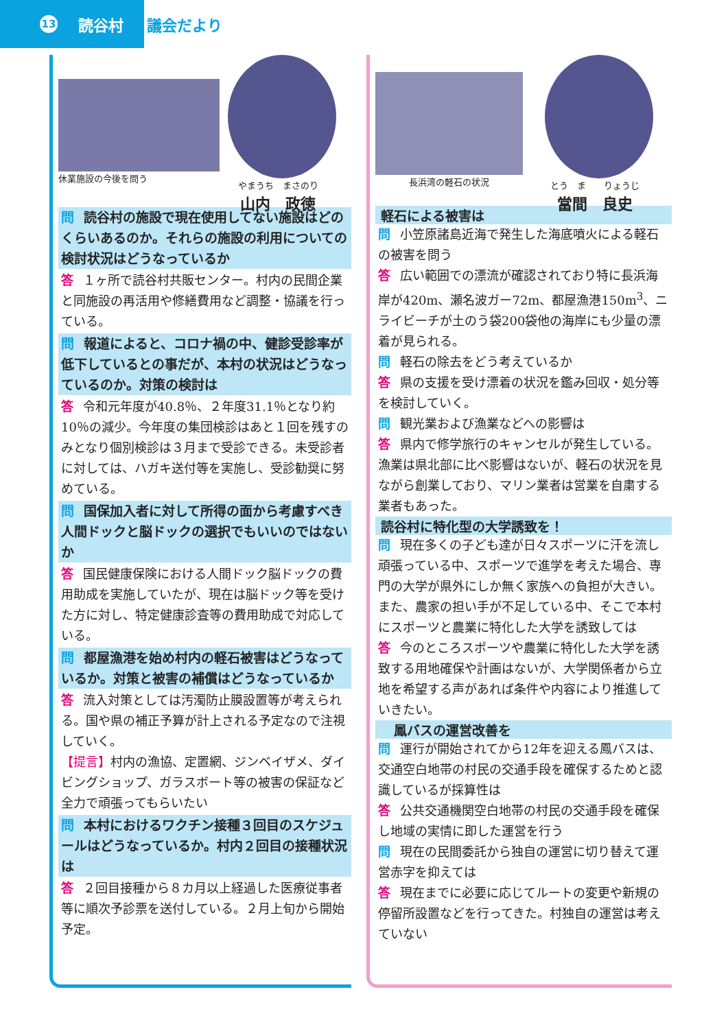13 読谷村
議会だより
休業施設の今後を問う やまうち　まさのり
山内　政徳
問 読谷村の施設で現在使用してない施設はどのくらいあるのか。それらの施設の利用についての検討状況はどうなっているか
答 １ヶ所で読谷村共販センター。村内の民間企業と同施設の再活用や修繕費用など調整・協議を行っている。
問 報道によると、コロナ禍の中、健診受診率が低下しているとの事だが、本村の状況はどうなっているのか。対策の検討は
答 令和元年度が40.8％、２年度31.1％となり約10％の減少。今年度の集団検診はあと１回を残すのみとなり個別検診は３月まで受診できる。未受診者に対しては、ハガキ送付等を実施し、受診勧奨に努めている。
問 国保加入者に対して所得の面から考慮すべき人間ドックと脳ドックの選択でもいいのではないか
答 国民健康保険における人間ドック脳ドックの費用助成を実施していたが、現在は脳ドック等を受けた方に対し、特定健康診査等の費用助成で対応している。
問 都屋漁港を始め村内の軽石被害はどうなっているか。対策と被害の補償はどうなっているか
答 流入対策としては汚濁防止膜設置等が考えられる。国や県の補正予算が計上される予定なので注視していく。
【提言】村内の漁協、定置網、ジンベイザメ、ダイビングショップ、ガラスボート等の被害の保証など全力で頑張ってもらいたい
問 本村におけるワクチン接種３回目のスケジュールはどうなっているか。村内２回目の接種状況は
答 ２回目接種から８カ月以上経過した医療従事者等に順次予診票を送付している。２月上旬から開始予定。
長浜湾の軽石の状況 とう　ま　　りょうじ
當間　良史
軽石による被害は
問 小笠原諸島近海で発生した海底噴火による軽石の被害を問う
答 広い範囲での漂流が確認されており特に長浜海岸が420m、瀬名波ガー72m、都屋漁港150m<sup>3</sup>、ニライビーチが土のう袋200袋他の海岸にも少量の漂着が見られる。
問 軽石の除去をどう考えているか
答 県の支援を受け漂着の状況を鑑み回収・処分等を検討していく。
問 観光業および漁業などへの影響は
答 県内で修学旅行のキャンセルが発生している。漁業は県北部に比べ影響はないが、軽石の状況を見ながら創業しており、マリン業者は営業を自粛する業者もあった。
読谷村に特化型の大学誘致を！
問 現在多くの子ども達が日々スポーツに汗を流し頑張っている中、スポーツで進学を考えた場合、専門の大学が県外にしか無く家族への負担が大きい。また、農家の担い手が不足している中、そこで本村にスポーツと農業に特化した大学を誘致しては
答 今のところスポーツや農業に特化した大学を誘致する用地確保や計画はないが、大学関係者から立地を希望する声があれば条件や内容により推進していきたい。
　鳳バスの運営改善を
問 運行が開始されてから12年を迎える鳳バスは、交通空白地帯の村民の交通手段を確保するためと認識しているが採算性は
答 公共交通機関空白地帯の村民の交通手段を確保し地域の実情に即した運営を行う
問 現在の民間委託から独自の運営に切り替えて運営赤字を抑えては
答 現在までに必要に応じてルートの変更や新規の停留所設置などを行ってきた。村独自の運営は考えていない